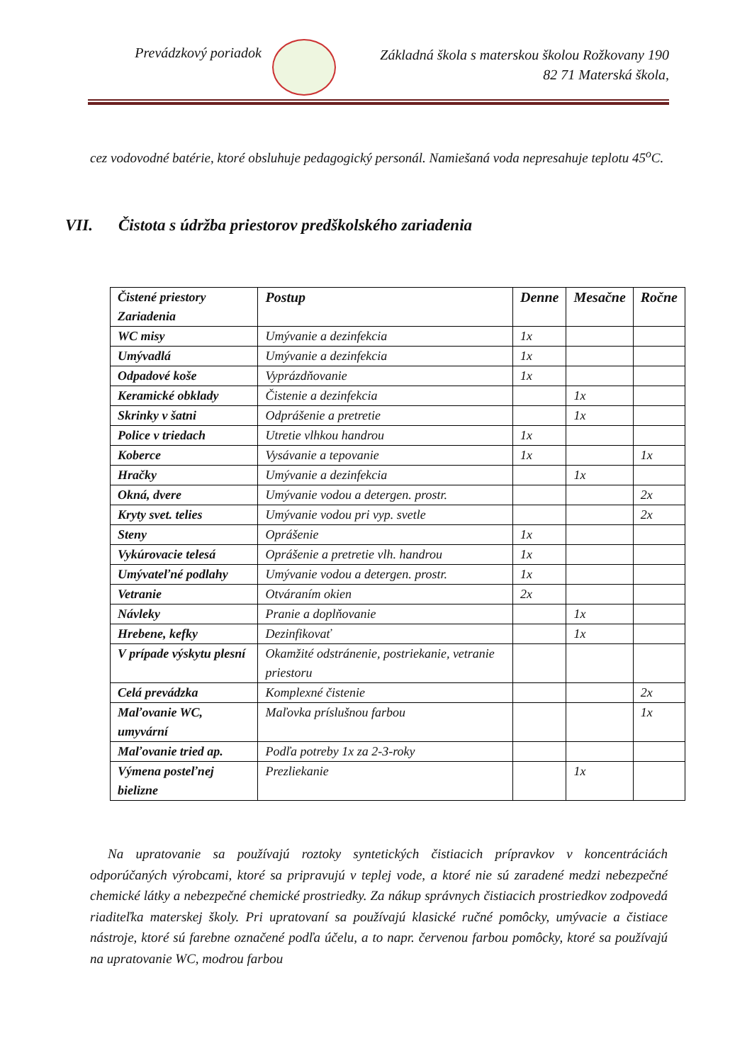Prevádzkový poriadok
Základná škola s materskou školou Rožkovany 190
82 71 Materská škola,
cez vodovodné batérie, ktoré obsluhuje pedagogický personál. Namiešaná voda nepresahuje teplotu 45<sup>o</sup>C.
VII. Čistota s údržba priestorov predškolského zariadenia
| Čistené priestory Zariadenia | Postup | Denne | Mesačne | Ročne |
| --- | --- | --- | --- | --- |
| WC misy | Umývanie a dezinfekcia | 1x | | |
| Umývadlá | Umývanie a dezinfekcia | 1x | | |
| Odpadové koše | Vyprázdňovanie | 1x | | |
| Keramické obklady | Čistenie a dezinfekcia | | 1x | |
| Skrinky v šatni | Odprášenie a pretretie | | 1x | |
| Police v triedach | Utretie vlhkou handrou | 1x | | |
| Koberce | Vysávanie a tepovanie | 1x | | 1x |
| Hračky | Umývanie a dezinfekcia | | 1x | |
| Okná, dvere | Umývanie vodou a detergen. prostr. | | | 2x |
| Kryty svet. telies | Umývanie vodou pri vyp. svetle | | | 2x |
| Steny | Oprášenie | 1x | | |
| Vykúrovacie telesá | Oprášenie a pretretie vlh. handrou | 1x | | |
| Umývateľné podlahy | Umývanie vodou a detergen. prostr. | 1x | | |
| Vetranie | Otváraním okien | 2x | | |
| Návleky | Pranie a doplňovanie | | 1x | |
| Hrebene, kefky | Dezinfikovať | | 1x | |
| V prípade výskytu plesní | Okamžité odstránenie, postriekanie, vetranie priestoru | | | |
| Celá prevádzka | Komplexné čistenie | | | 2x |
| Maľovanie WC, umyvární | Maľovka príslušnou farbou | | | 1x |
| Maľovanie tried ap. | Podľa potreby 1x za 2-3-roky | | | |
| Výmena posteľnej bielizne | Prezliekanie | | 1x | |
Na upratovanie sa používajú roztoky syntetických čistiacich prípravkov v koncentráciách odporúčaných výrobcami, ktoré sa pripravujú v teplej vode, a ktoré nie sú zaradené medzi nebezpečné chemické látky a nebezpečné chemické prostriedky. Za nákup správnych čistiacich prostriedkov zodpovedá riaditeľka materskej školy. Pri upratovaní sa používajú klasické ručné pomôcky, umývacie a čistiace nástroje, ktoré sú farebne označené podľa účelu, a to napr. červenou farbou pomôcky, ktoré sa používajú na upratovanie WC, modrou farbou